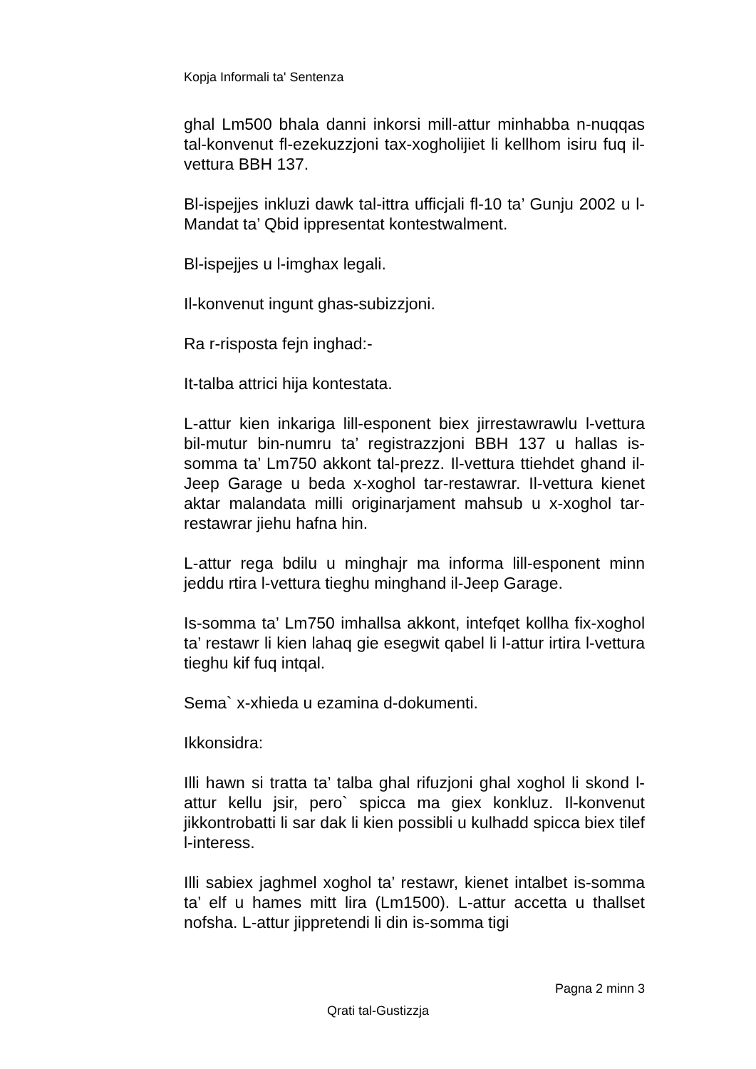Kopja Informali ta' Sentenza
ghal Lm500 bhala danni inkorsi mill-attur minhabba n-nuqqas tal-konvenut fl-ezekuzzjoni tax-xogholijiet li kellhom isiru fuq il-vettura BBH 137.
Bl-ispejjes inkluzi dawk tal-ittra ufficjali fl-10 ta’ Gunju 2002 u l-Mandat ta’ Qbid ippresentat kontestwalment.
Bl-ispejjes u l-imghax legali.
Il-konvenut ingunt ghas-subizzjoni.
Ra r-risposta fejn inghad:-
It-talba attrici hija kontestata.
L-attur kien inkariga lill-esponent biex jirrestawrawlu l-vettura bil-mutur bin-numru ta’ registrazzjoni BBH 137 u hallas is-somma ta’ Lm750 akkont tal-prezz. Il-vettura ttiehdet ghand il-Jeep Garage u beda x-xoghol tar-restawrar. Il-vettura kienet aktar malandata milli originarjament mahsub u x-xoghol tar-restawrar jiehu hafna hin.
L-attur rega bdilu u minghajr ma informa lill-esponent minn jeddu rtira l-vettura tieghu minghand il-Jeep Garage.
Is-somma ta’ Lm750 imhallsa akkont, intefqet kollha fix-xoghol ta’ restawr li kien lahaq gie esegwit qabel li l-attur irtira l-vettura tieghu kif fuq intqal.
Sema` x-xhieda u ezamina d-dokumenti.
Ikkonsidra:
Illi hawn si tratta ta’ talba ghal rifuzjoni ghal xoghol li skond l-attur kellu jsir, pero` spicca ma giex konkluz. Il-konvenut jikkontrobatti li sar dak li kien possibli u kulhadd spicca biex tilef l-interess.
Illi sabiex jaghmel xoghol ta’ restawr, kienet intalbet is-somma ta’ elf u hames mitt lira (Lm1500). L-attur accetta u thallset nofsha. L-attur jippretendi li din is-somma tigi
Pagna 2 minn 3
Qrati tal-Gustizzja